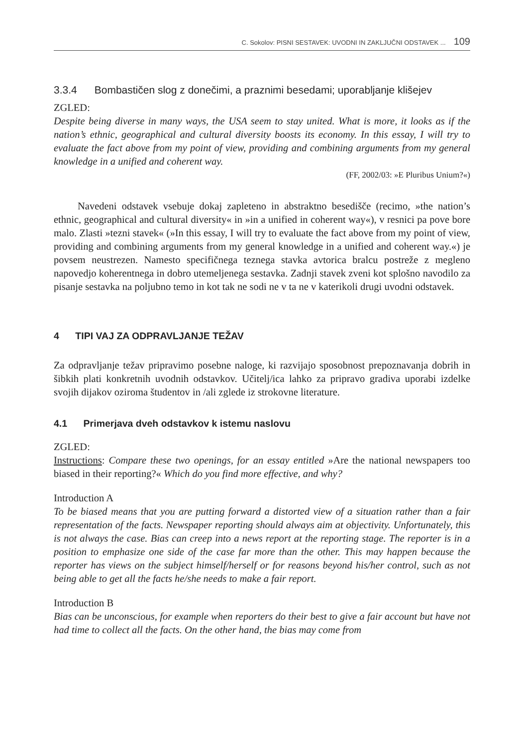C. Sokolov: PISNI SESTAVEK: UVODNI IN ZAKLJUČNI ODSTAVEK ... 109
3.3.4 Bombastičen slog z donečimi, a praznimi besedami; uporabljanje klišejev
ZGLED:
Despite being diverse in many ways, the USA seem to stay united. What is more, it looks as if the nation’s ethnic, geographical and cultural diversity boosts its economy. In this essay, I will try to evaluate the fact above from my point of view, providing and combining arguments from my general knowledge in a unified and coherent way.
(FF, 2002/03: »E Pluribus Unium?«)
Navedeni odstavek vsebuje dokaj zapleteno in abstraktno besedišče (recimo, »the nation’s ethnic, geographical and cultural diversity« in »in a unified in coherent way«), v resnici pa pove bore malo. Zlasti »tezni stavek« (»In this essay, I will try to evaluate the fact above from my point of view, providing and combining arguments from my general knowledge in a unified and coherent way.«) je povsem neustrezen. Namesto specifičnega teznega stavka avtorica bralcu postreže z megleno napovedjo koherentnega in dobro utemeljenega sestavka. Zadnji stavek zveni kot splošno navodilo za pisanje sestavka na poljubno temo in kot tak ne sodi ne v ta ne v katerikoli drugi uvodni odstavek.
4 TIPI VAJ ZA ODPRAVLJANJE TEŽAV
Za odpravljanje težav pripravimo posebne naloge, ki razvijajo sposobnost prepoznavanja dobrih in šibkih plati konkretnih uvodnih odstavkov. Učitelj/ica lahko za pripravo gradiva uporabi izdelke svojih dijakov oziroma študentov in /ali zglede iz strokovne literature.
4.1 Primerjava dveh odstavkov k istemu naslovu
ZGLED:
Instructions: Compare these two openings, for an essay entitled »Are the national newspapers too biased in their reporting?« Which do you find more effective, and why?
Introduction A
To be biased means that you are putting forward a distorted view of a situation rather than a fair representation of the facts. Newspaper reporting should always aim at objectivity. Unfortunately, this is not always the case. Bias can creep into a news report at the reporting stage. The reporter is in a position to emphasize one side of the case far more than the other. This may happen because the reporter has views on the subject himself/herself or for reasons beyond his/her control, such as not being able to get all the facts he/she needs to make a fair report.
Introduction B
Bias can be unconscious, for example when reporters do their best to give a fair account but have not had time to collect all the facts. On the other hand, the bias may come from